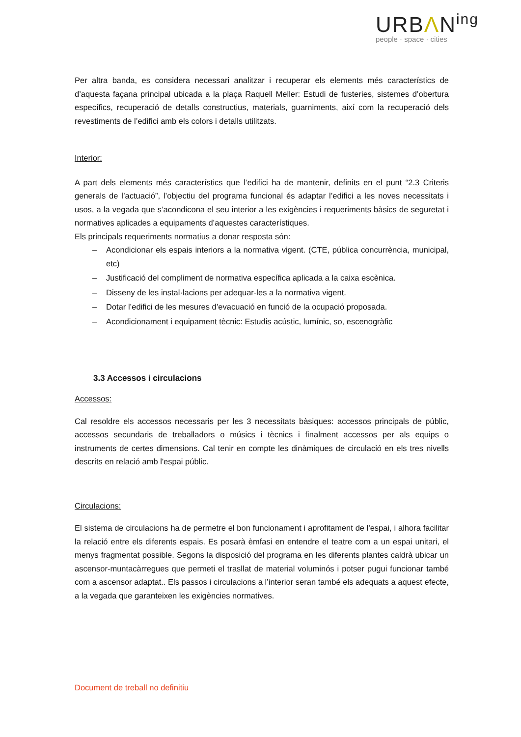URBΛN<sup>ing</sup>
people · space · cities
Per altra banda, es considera necessari analitzar i recuperar els elements més característics de d’aquesta façana principal ubicada a la plaça Raquell Meller: Estudi de fusteries, sistemes d’obertura específics, recuperació de detalls constructius, materials, guarniments, així com la recuperació dels revestiments de l’edifici amb els colors i detalls utilitzats.
Interior:
A part dels elements més característics que l’edifici ha de mantenir, definits en el punt “2.3 Criteris generals de l’actuació”, l’objectiu del programa funcional és adaptar l’edifici a les noves necessitats i usos, a la vegada que s’acondicona el seu interior a les exigències i requeriments bàsics de seguretat i normatives aplicades a equipaments d’aquestes característiques.
Els principals requeriments normatius a donar resposta són:
– Acondicionar els espais interiors a la normativa vigent. (CTE, pública concurrència, municipal, etc)
– Justificació del compliment de normativa específica aplicada a la caixa escènica.
– Disseny de les instal·lacions per adequar-les a la normativa vigent.
– Dotar l’edifici de les mesures d’evacuació en funció de la ocupació proposada.
– Acondicionament i equipament tècnic: Estudis acústic, lumínic, so, escenogràfic
3.3 Accessos i circulacions
Accessos:
Cal resoldre els accessos necessaris per les 3 necessitats bàsiques: accessos principals de públic, accessos secundaris de treballadors o músics i tècnics i finalment accessos per als equips o instruments de certes dimensions. Cal tenir en compte les dinàmiques de circulació en els tres nivells descrits en relació amb l'espai públic.
Circulacions:
El sistema de circulacions ha de permetre el bon funcionament i aprofitament de l'espai, i alhora facilitar la relació entre els diferents espais. Es posarà èmfasi en entendre el teatre com a un espai unitari, el menys fragmentat possible. Segons la disposició del programa en les diferents plantes caldrà ubicar un ascensor-muntacàrregues que permeti el trasllat de material voluminós i potser pugui funcionar també com a ascensor adaptat.. Els passos i circulacions a l’interior seran també els adequats a aquest efecte, a la vegada que garanteixen les exigències normatives.
Document de treball no definitiu